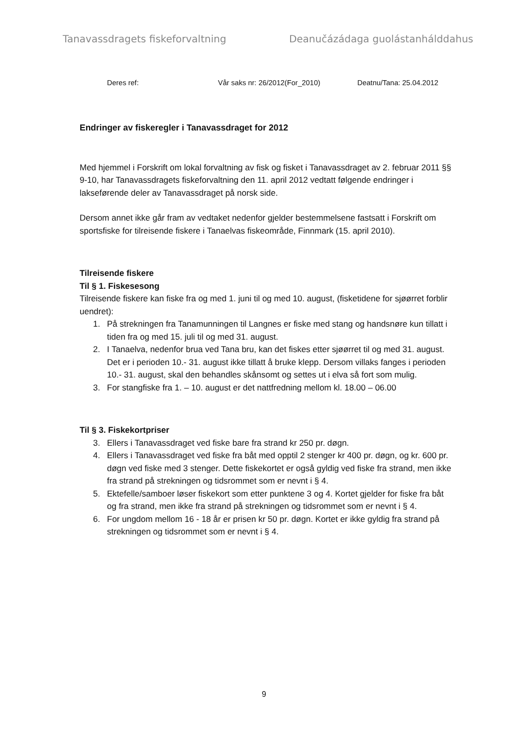Tanavassdragets fiskeforvaltning Deanučázádaga guolástanhálddahus
Deres ref: Vår saks nr: 26/2012(For_2010) Deatnu/Tana: 25.04.2012
Endringer av fiskeregler i Tanavassdraget for 2012
Med hjemmel i Forskrift om lokal forvaltning av fisk og fisket i Tanavassdraget av 2. februar 2011 §§ 9-10, har Tanavassdragets fiskeforvaltning den 11. april 2012 vedtatt følgende endringer i lakseførende deler av Tanavassdraget på norsk side.
Dersom annet ikke går fram av vedtaket nedenfor gjelder bestemmelsene fastsatt i Forskrift om sportsfiske for tilreisende fiskere i Tanaelvas fiskeområde, Finnmark (15. april 2010).
Tilreisende fiskere
Til § 1. Fiskesesong
Tilreisende fiskere kan fiske fra og med 1. juni til og med 10. august, (fisketidene for sjøørret forblir uendret):
1. På strekningen fra Tanamunningen til Langnes er fiske med stang og handsnøre kun tillatt i tiden fra og med 15. juli til og med 31. august.
2. I Tanaelva, nedenfor brua ved Tana bru, kan det fiskes etter sjøørret til og med 31. august. Det er i perioden 10.- 31. august ikke tillatt å bruke klepp. Dersom villaks fanges i perioden 10.- 31. august, skal den behandles skånsomt og settes ut i elva så fort som mulig.
3. For stangfiske fra 1. – 10. august er det nattfredning mellom kl. 18.00 – 06.00
Til § 3. Fiskekortpriser
3. Ellers i Tanavassdraget ved fiske bare fra strand kr 250 pr. døgn.
4. Ellers i Tanavassdraget ved fiske fra båt med opptil 2 stenger kr 400 pr. døgn, og kr. 600 pr. døgn ved fiske med 3 stenger. Dette fiskekortet er også gyldig ved fiske fra strand, men ikke fra strand på strekningen og tidsrommet som er nevnt i § 4.
5. Ektefelle/samboer løser fiskekort som etter punktene 3 og 4. Kortet gjelder for fiske fra båt og fra strand, men ikke fra strand på strekningen og tidsrommet som er nevnt i § 4.
6. For ungdom mellom 16 - 18 år er prisen kr 50 pr. døgn. Kortet er ikke gyldig fra strand på strekningen og tidsrommet som er nevnt i § 4.
9